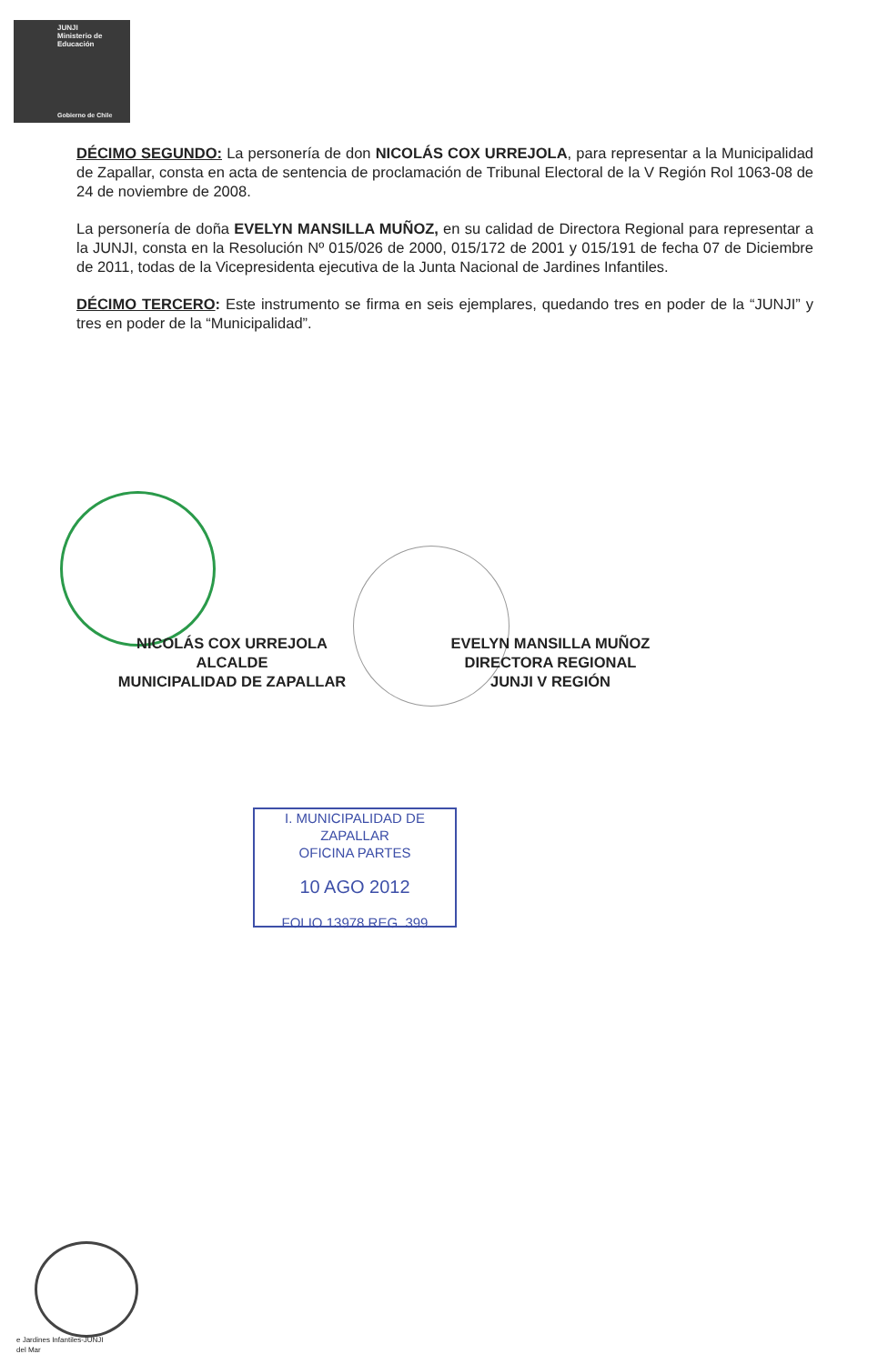JUNJI
Ministerio de
Educación
Gobierno de Chile
DÉCIMO SEGUNDO: La personería de don NICOLÁS COX URREJOLA, para representar a la Municipalidad de Zapallar, consta en acta de sentencia de proclamación de Tribunal Electoral de la V Región Rol 1063-08 de 24 de noviembre de 2008.
La personería de doña EVELYN MANSILLA MUÑOZ, en su calidad de Directora Regional para representar a la JUNJI, consta en la Resolución Nº 015/026 de 2000, 015/172 de 2001 y 015/191 de fecha 07 de Diciembre de 2011, todas de la Vicepresidenta ejecutiva de la Junta Nacional de Jardines Infantiles.
DÉCIMO TERCERO: Este instrumento se firma en seis ejemplares, quedando tres en poder de la “JUNJI” y tres en poder de la “Municipalidad”.
NICOLÁS COX URREJOLA
ALCALDE
MUNICIPALIDAD DE ZAPALLAR
EVELYN MANSILLA MUÑOZ
DIRECTORA REGIONAL
JUNJI V REGIÓN
I. MUNICIPALIDAD DE ZAPALLAR
OFICINA PARTES
10 AGO 2012
FOLIO 13978 REG. 399
e Jardines Infantiles-JUNJI
del Mar